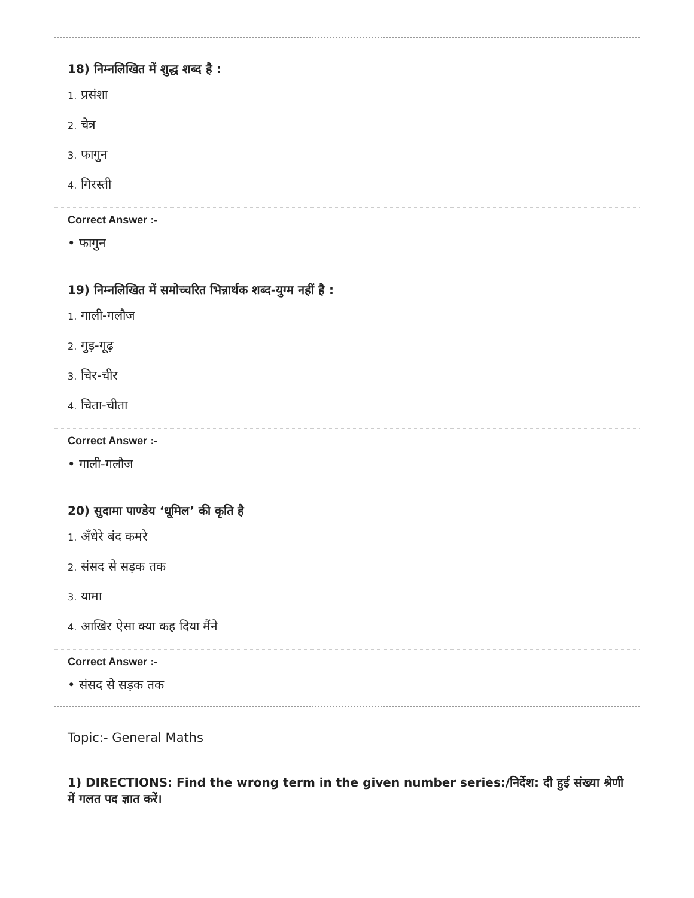18) निम्नलिखित में शुद्ध शब्द है :
1. प्रसंशा
2. चेत्र
3. फागुन
4. गिरस्ती
Correct Answer :-
• फागुन
19) निम्नलिखित में समोच्चरित भिन्नार्थक शब्द-युग्म नहीं है :
1. गाली-गलौज
2. गुड़-गूढ़
3. चिर-चीर
4. चिता-चीता
Correct Answer :-
• गाली-गलौज
20) सुदामा पाण्डेय ‘धूमिल’ की कृति है
1. अँधेरे बंद कमरे
2. संसद से सड़क तक
3. यामा
4. आखिर ऐसा क्या कह दिया मैंने
Correct Answer :-
• संसद से सड़क तक
Topic:- General Maths
1) DIRECTIONS: Find the wrong term in the given number series:/निर्देश: दी हुई संख्या श्रेणी में गलत पद ज्ञात करें।